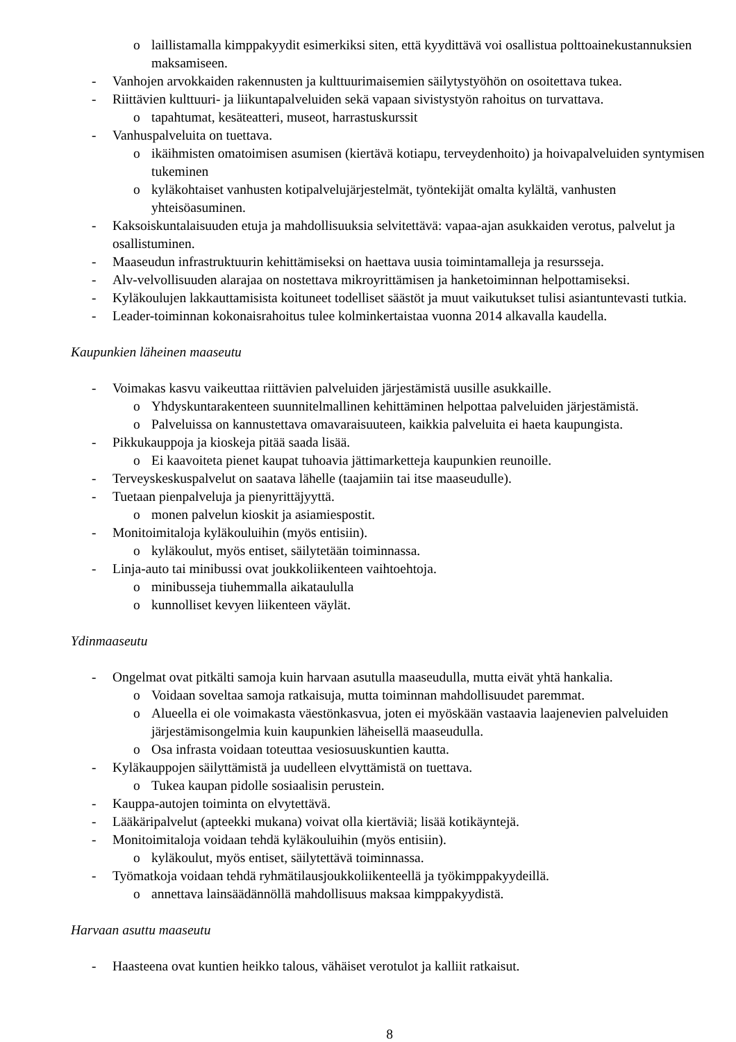o laillistamalla kimppakyydit esimerkiksi siten, että kyydittävä voi osallistua polttoainekustannuksien maksamiseen.
- Vanhojen arvokkaiden rakennusten ja kulttuurimaisemien säilytystyöhön on osoitettava tukea.
- Riittävien kulttuuri- ja liikuntapalveluiden sekä vapaan sivistystyön rahoitus on turvattava.
o tapahtumat, kesäteatteri, museot, harrastuskurssit
- Vanhuspalveluita on tuettava.
o ikäihmisten omatoimisen asumisen (kiertävä kotiapu, terveydenhoito) ja hoivapalveluiden syntymisen tukeminen
o kyläkohtaiset vanhusten kotipalvelujärjestelmät, työntekijät omalta kylältä, vanhusten yhteisöasuminen.
- Kaksoiskuntalaisuuden etuja ja mahdollisuuksia selvitettävä: vapaa-ajan asukkaiden verotus, palvelut ja osallistuminen.
- Maaseudun infrastruktuurin kehittämiseksi on haettava uusia toimintamalleja ja resursseja.
- Alv-velvollisuuden alarajaa on nostettava mikroyrittämisen ja hanketoiminnan helpottamiseksi.
- Kyläkoulujen lakkauttamisista koituneet todelliset säästöt ja muut vaikutukset tulisi asiantuntevasti tutkia.
- Leader-toiminnan kokonaisrahoitus tulee kolminkertaistaa vuonna 2014 alkavalla kaudella.
Kaupunkien läheinen maaseutu
- Voimakas kasvu vaikeuttaa riittävien palveluiden järjestämistä uusille asukkaille.
o Yhdyskuntarakenteen suunnitelmallinen kehittäminen helpottaa palveluiden järjestämistä.
o Palveluissa on kannustettava omavaraisuuteen, kaikkia palveluita ei haeta kaupungista.
- Pikkukauppoja ja kioskeja pitää saada lisää.
o Ei kaavoiteta pienet kaupat tuhoavia jättimarketteja kaupunkien reunoille.
- Terveyskeskuspalvelut on saatava lähelle (taajamiin tai itse maaseudulle).
- Tuetaan pienpalveluja ja pienyrittäjyyttä.
o monen palvelun kioskit ja asiamiespostit.
- Monitoimitaloja kyläkouluihin (myös entisiin).
o kyläkoulut, myös entiset, säilytetään toiminnassa.
- Linja-auto tai minibussi ovat joukkoliikenteen vaihtoehtoja.
o minibusseja tiuhemmalla aikataululla
o kunnolliset kevyen liikenteen väylät.
Ydinmaaseutu
- Ongelmat ovat pitkälti samoja kuin harvaan asutulla maaseudulla, mutta eivät yhtä hankalia.
o Voidaan soveltaa samoja ratkaisuja, mutta toiminnan mahdollisuudet paremmat.
o Alueella ei ole voimakasta väestönkasvua, joten ei myöskään vastaavia laajenevien palveluiden järjestämisongelmia kuin kaupunkien läheisellä maaseudulla.
o Osa infrasta voidaan toteuttaa vesiosuuskuntien kautta.
- Kyläkauppojen säilyttämistä ja uudelleen elvyttämistä on tuettava.
o Tukea kaupan pidolle sosiaalisin perustein.
- Kauppa-autojen toiminta on elvytettävä.
- Lääkäripalvelut (apteekki mukana) voivat olla kiertäviä; lisää kotikäyntejä.
- Monitoimitaloja voidaan tehdä kyläkouluihin (myös entisiin).
o kyläkoulut, myös entiset, säilytettävä toiminnassa.
- Työmatkoja voidaan tehdä ryhmätilausjoukkoliikenteellä ja työkimppakyydeillä.
o annettava lainsäädännöllä mahdollisuus maksaa kimppakyydistä.
Harvaan asuttu maaseutu
- Haasteena ovat kuntien heikko talous, vähäiset verotulot ja kalliit ratkaisut.
8